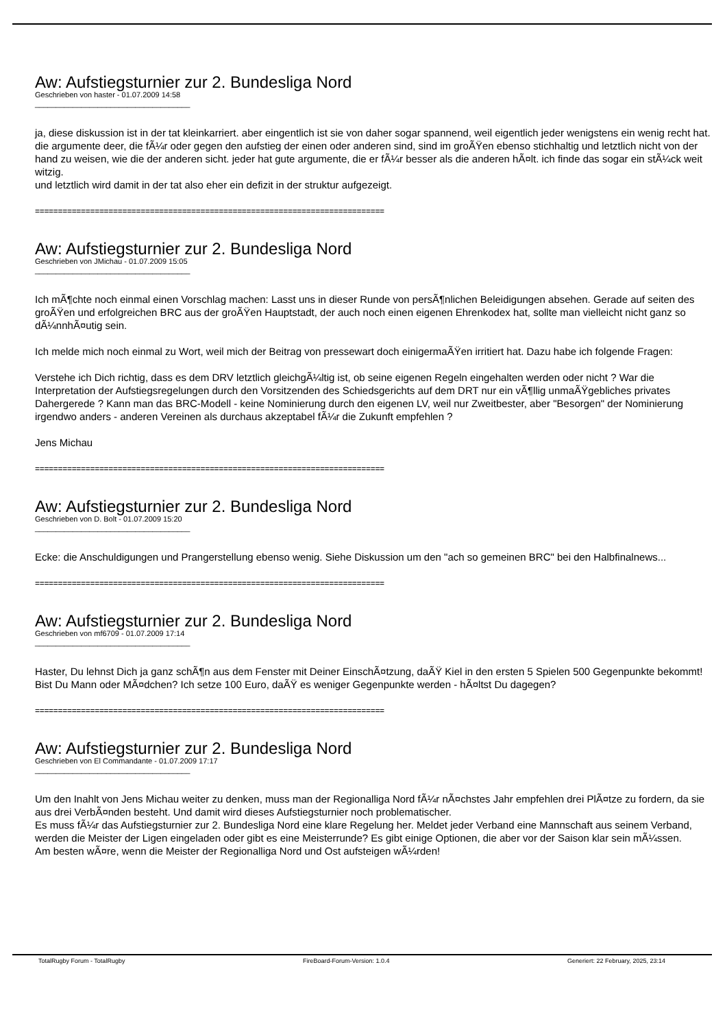Aw: Aufstiegsturnier zur 2. Bundesliga Nord
Geschrieben von haster - 01.07.2009 14:58
_____________________________________
ja, diese diskussion ist in der tat kleinkarriert. aber eingentlich ist sie von daher sogar spannend, weil eigentlich jeder wenigstens ein wenig recht hat. die argumente deer, die fÃ¼r oder gegen den aufstieg der einen oder anderen sind, sind im groÃŸen ebenso stichhaltig und letztlich nicht von der hand zu weisen, wie die der anderen sicht. jeder hat gute argumente, die er fÃ¼r besser als die anderen hÃ¤lt. ich finde das sogar ein stÃ¼ck weit witzig.
und letztlich wird damit in der tat also eher ein defizit in der struktur aufgezeigt.
============================================================================
Aw: Aufstiegsturnier zur 2. Bundesliga Nord
Geschrieben von JMichau - 01.07.2009 15:05
_____________________________________
Ich mÃ¶chte noch einmal einen Vorschlag machen: Lasst uns in dieser Runde von persÃ¶nlichen Beleidigungen absehen. Gerade auf seiten des groÃŸen und erfolgreichen BRC aus der groÃŸen Hauptstadt, der auch noch einen eigenen Ehrenkodex hat, sollte man vielleicht nicht ganz so dÃ¼nnhÃ¤utig sein.
Ich melde mich noch einmal zu Wort, weil mich der Beitrag von pressewart doch einigermaÃŸen irritiert hat. Dazu habe ich folgende Fragen:
Verstehe ich Dich richtig, dass es dem DRV letztlich gleichgÃ¼ltig ist, ob seine eigenen Regeln eingehalten werden oder nicht ? War die Interpretation der Aufstiegsregelungen durch den Vorsitzenden des Schiedsgerichts auf dem DRT nur ein vÃ¶llig unmaÃŸgebliches privates Dahergerede ? Kann man das BRC-Modell - keine Nominierung durch den eigenen LV, weil nur Zweitbester, aber "Besorgen" der Nominierung irgendwo anders - anderen Vereinen als durchaus akzeptabel fÃ¼r die Zukunft empfehlen ?
Jens Michau
============================================================================
Aw: Aufstiegsturnier zur 2. Bundesliga Nord
Geschrieben von D. Bolt - 01.07.2009 15:20
_____________________________________
Ecke: die Anschuldigungen und Prangerstellung ebenso wenig. Siehe Diskussion um den "ach so gemeinen BRC" bei den Halbfinalnews...
============================================================================
Aw: Aufstiegsturnier zur 2. Bundesliga Nord
Geschrieben von mf6709 - 01.07.2009 17:14
_____________________________________
Haster, Du lehnst Dich ja ganz schÃ¶n aus dem Fenster mit Deiner EinschÃ¤tzung, daÃŸ Kiel in den ersten 5 Spielen 500 Gegenpunkte bekommt! Bist Du Mann oder MÃ¤dchen? Ich setze 100 Euro, daÃŸ es weniger Gegenpunkte werden - hÃ¤ltst Du dagegen?
============================================================================
Aw: Aufstiegsturnier zur 2. Bundesliga Nord
Geschrieben von El Commandante - 01.07.2009 17:17
_____________________________________
Um den Inahlt von Jens Michau weiter zu denken, muss man der Regionalliga Nord fÃ¼r nÃ¤chstes Jahr empfehlen drei PlÃ¤tze zu fordern, da sie aus drei VerbÃ¤nden besteht. Und damit wird dieses Aufstiegsturnier noch problematischer.
Es muss fÃ¼r das Aufstiegsturnier zur 2. Bundesliga Nord eine klare Regelung her. Meldet jeder Verband eine Mannschaft aus seinem Verband, werden die Meister der Ligen eingeladen oder gibt es eine Meisterrunde? Es gibt einige Optionen, die aber vor der Saison klar sein mÃ¼ssen.
Am besten wÃ¤re, wenn die Meister der Regionalliga Nord und Ost aufsteigen wÃ¼rden!
TotalRugby Forum - TotalRugby FireBoard-Forum-Version: 1.0.4 Generiert: 22 February, 2025, 23:14